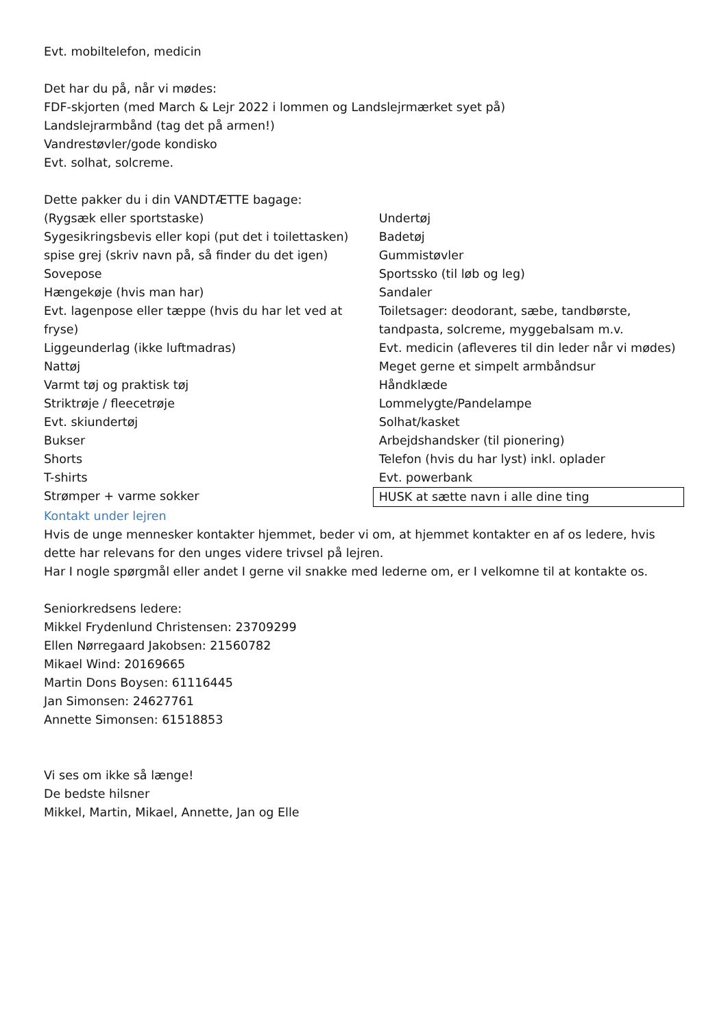Evt. mobiltelefon, medicin
Det har du på, når vi mødes:
FDF-skjorten (med March & Lejr 2022 i lommen og Landslejrmærket syet på)
Landslejrarmbånd (tag det på armen!)
Vandrestøvler/gode kondisko
Evt. solhat, solcreme.
Dette pakker du i din VANDTÆTTE bagage:
(Rygsæk eller sportstaske)
Sygesikringsbevis eller kopi (put det i toilettasken)
spise grej (skriv navn på, så finder du det igen)
Sovepose
Hængekøje (hvis man har)
Evt. lagenpose eller tæppe (hvis du har let ved at fryse)
Liggeunderlag (ikke luftmadras)
Nattøj
Varmt tøj og praktisk tøj
Striktrøje / fleecetrøje
Evt. skiundertøj
Bukser
Shorts
T-shirts
Strømper + varme sokker
Undertøj
Badetøj
Gummistøvler
Sportssko (til løb og leg)
Sandaler
Toiletsager: deodorant, sæbe, tandbørste, tandpasta, solcreme, myggebalsam m.v.
Evt. medicin (afleveres til din leder når vi mødes)
Meget gerne et simpelt armbåndsur
Håndklæde
Lommelygte/Pandelampe
Solhat/kasket
Arbejdshandsker (til pionering)
Telefon (hvis du har lyst) inkl. oplader
Evt. powerbank
HUSK at sætte navn i alle dine ting
Kontakt under lejren
Hvis de unge mennesker kontakter hjemmet, beder vi om, at hjemmet kontakter en af os ledere, hvis dette har relevans for den unges videre trivsel på lejren.
Har I nogle spørgmål eller andet I gerne vil snakke med lederne om, er I velkomne til at kontakte os.
Seniorkredsens ledere:
Mikkel Frydenlund Christensen: 23709299
Ellen Nørregaard Jakobsen: 21560782
Mikael Wind: 20169665
Martin Dons Boysen: 61116445
Jan Simonsen: 24627761
Annette Simonsen: 61518853
Vi ses om ikke så længe!
De bedste hilsner
Mikkel, Martin, Mikael, Annette, Jan og Elle